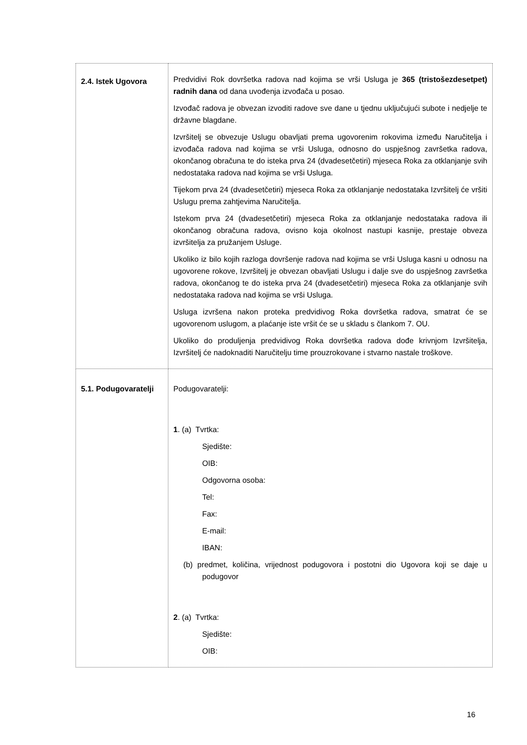| 2.4. Istek Ugovora | Predvidivi Rok dovršetka radova nad kojima se vrši Usluga je 365 (tristošezdesetpet) radnih dana od dana uvođenja izvođača u posao. Izvođač radova je obvezan izvoditi radove sve dane u tjednu uključujući subote i nedjelje te državne blagdane. Izvršitelj se obvezuje Uslugu obavljati prema ugovorenim rokovima između Naručitelja i izvođača radova nad kojima se vrši Usluga, odnosno do uspješnog završetka radova, okončanog obračuna te do isteka prva 24 (dvadesetčetiri) mjeseca Roka za otklanjanje svih nedostataka radova nad kojima se vrši Usluga. Tijekom prva 24 (dvadesetčetiri) mjeseca Roka za otklanjanje nedostataka Izvršitelj će vršiti Uslugu prema zahtjevima Naručitelja. Istekom prva 24 (dvadesetčetiri) mjeseca Roka za otklanjanje nedostataka radova ili okončanog obračuna radova, ovisno koja okolnost nastupi kasnije, prestaje obveza izvršitelja za pružanjem Usluge. Ukoliko iz bilo kojih razloga dovršenje radova nad kojima se vrši Usluga kasni u odnosu na ugovorene rokove, Izvršitelj je obvezan obavljati Uslugu i dalje sve do uspješnog završetka radova, okončanog te do isteka prva 24 (dvadesetčetiri) mjeseca Roka za otklanjanje svih nedostataka radova nad kojima se vrši Usluga. Usluga izvršena nakon proteka predvidivog Roka dovršetka radova, smatrat će se ugovorenom uslugom, a plaćanje iste vršit će se u skladu s člankom 7. OU. Ukoliko do produljenja predvidivog Roka dovršetka radova dođe krivnjom Izvršitelja, Izvršitelj će nadoknaditi Naručitelju time prouzrokovane i stvarno nastale troškove. |
| 5.1. Podugovaratelji | Podugovaratelji: 1 . (a) Tvrtka: Sjedište: OIB: Odgovorna osoba: Tel: Fax: E-mail: IBAN: (b) predmet, količina, vrijednost podugovora i postotni dio Ugovora koji se daje u podugovor 2 . (a) Tvrtka: Sjedište: OIB: |
16